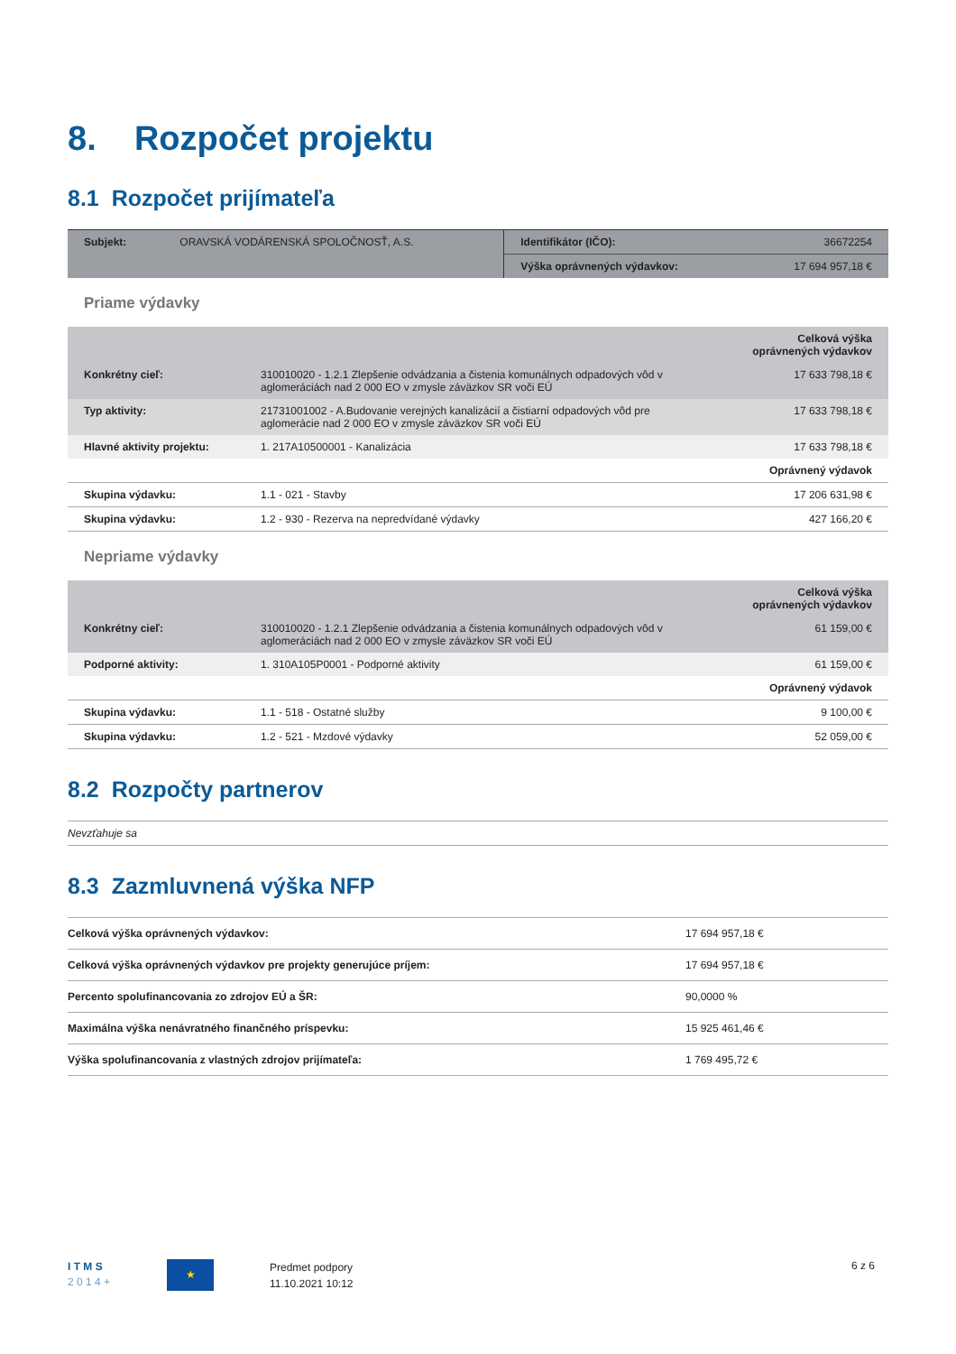8. Rozpočet projektu
8.1 Rozpočet prijímateľa
| Subjekt: | ORAVSKÁ VODÁRENSKÁ SPOLOČNOSŤ, A.S. | Identifikátor (IČO): | 36672254 |
| | | Výška oprávnených výdavkov: | 17 694 957,18 € |
Priame výdavky
| | | Celková výška oprávnených výdavkov |
| Konkrétny cieľ: | 310010020 - 1.2.1 Zlepšenie odvádzania a čistenia komunálnych odpadových vôd v aglomeráciách nad 2 000 EO v zmysle záväzkov SR voči EÚ | 17 633 798,18 € |
| Typ aktivity: | 21731001002 - A.Budovanie verejných kanalizácií a čistiarní odpadových vôd pre aglomerácie nad 2 000 EO v zmysle záväzkov SR voči EÚ | 17 633 798,18 € |
| Hlavné aktivity projektu: | 1. 217A10500001 - Kanalizácia | 17 633 798,18 € |
| | | Oprávnený výdavok |
| Skupina výdavku: | 1.1 - 021 - Stavby | 17 206 631,98 € |
| Skupina výdavku: | 1.2 - 930 - Rezerva na nepredvídané výdavky | 427 166,20 € |
Nepriame výdavky
| | | Celková výška oprávnených výdavkov |
| Konkrétny cieľ: | 310010020 - 1.2.1 Zlepšenie odvádzania a čistenia komunálnych odpadových vôd v aglomeráciách nad 2 000 EO v zmysle záväzkov SR voči EÚ | 61 159,00 € |
| Podporné aktivity: | 1. 310A105P0001 - Podporné aktivity | 61 159,00 € |
| | | Oprávnený výdavok |
| Skupina výdavku: | 1.1 - 518 - Ostatné služby | 9 100,00 € |
| Skupina výdavku: | 1.2 - 521 - Mzdové výdavky | 52 059,00 € |
8.2 Rozpočty partnerov
Nevzťahuje sa
8.3 Zazmluvnená výška NFP
| Celková výška oprávnených výdavkov: | 17 694 957,18 € |
| Celková výška oprávnených výdavkov pre projekty generujúce príjem: | 17 694 957,18 € |
| Percento spolufinancovania zo zdrojov EÚ a ŠR: | 90,0000 % |
| Maximálna výška nenávratného finančného príspevku: | 15 925 461,46 € |
| Výška spolufinancovania z vlastných zdrojov prijímateľa: | 1 769 495,72 € |
I T M S
2 0 1 4 +
★
Predmet podpory
11.10.2021 10:12
6 z 6